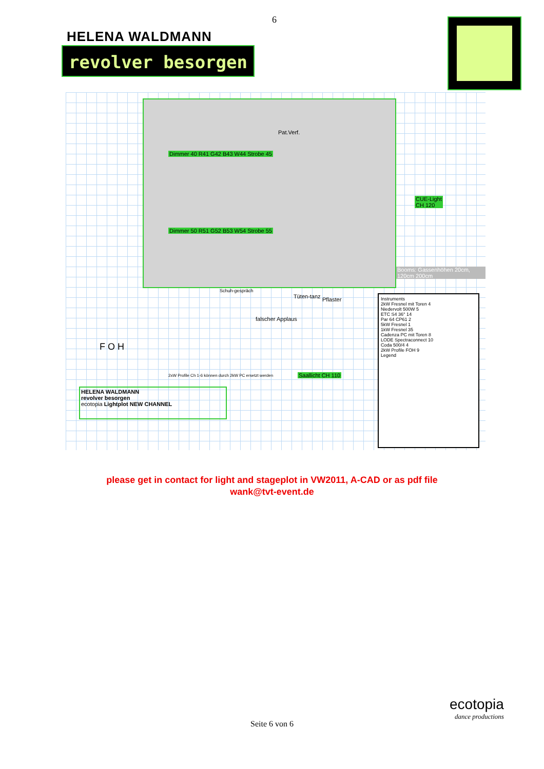6
HELENA WALDMANN
revolver besorgen
Dimmer 40 R41 G42 B43 W44 Strobe 45
Dimmer 50 R51 G52 B53 W54 Strobe 55
CUE-Light
CH 120
Booms: Gassenhöhen 20cm, 120cm 200cm
F O H
falscher Applaus
Pat.Verf.
Pflaster
Tüten-tanz
Schuh-gespräch
Saallicht CH 110
2xW Profile Ch 1-6 können durch 2kW PC ersetzt werden
HELENA WALDMANN
revolver besorgen
ecotopia Lightplot NEW CHANNEL
Instruments
2kW Fresnel mit Toren 4
Niedervolt 500W 5
ETC S4 36° 14
Par 64 CP61 2
5kW Fresnel 1
1kW Fresnel 35
Cadenza PC mit Toren 8
LODE Spectraconnect 10
Coda 500/4 4
2kW Profile FOH 9
Legend
please get in contact for light and stageplot in VW2011, A-CAD or as pdf file
wank@tvt-event.de
ecotopia
dance productions
Seite 6 von 6